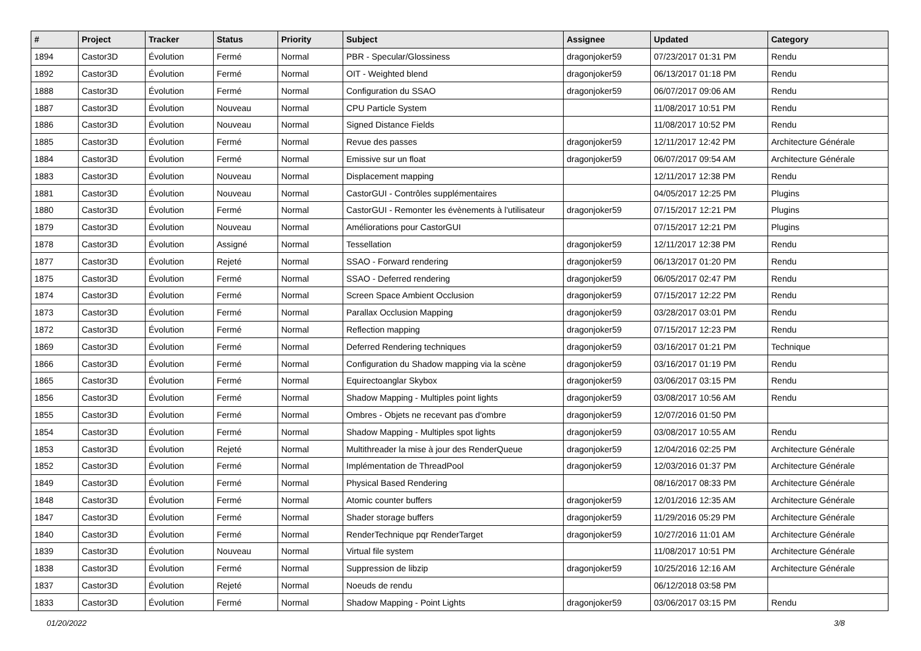| # | Project | Tracker | Status | Priority | Subject | Assignee | Updated | Category |
| --- | --- | --- | --- | --- | --- | --- | --- | --- |
| 1894 | Castor3D | Évolution | Fermé | Normal | PBR - Specular/Glossiness | dragonjoker59 | 07/23/2017 01:31 PM | Rendu |
| 1892 | Castor3D | Évolution | Fermé | Normal | OIT - Weighted blend | dragonjoker59 | 06/13/2017 01:18 PM | Rendu |
| 1888 | Castor3D | Évolution | Fermé | Normal | Configuration du SSAO | dragonjoker59 | 06/07/2017 09:06 AM | Rendu |
| 1887 | Castor3D | Évolution | Nouveau | Normal | CPU Particle System | | 11/08/2017 10:51 PM | Rendu |
| 1886 | Castor3D | Évolution | Nouveau | Normal | Signed Distance Fields | | 11/08/2017 10:52 PM | Rendu |
| 1885 | Castor3D | Évolution | Fermé | Normal | Revue des passes | dragonjoker59 | 12/11/2017 12:42 PM | Architecture Générale |
| 1884 | Castor3D | Évolution | Fermé | Normal | Emissive sur un float | dragonjoker59 | 06/07/2017 09:54 AM | Architecture Générale |
| 1883 | Castor3D | Évolution | Nouveau | Normal | Displacement mapping | | 12/11/2017 12:38 PM | Rendu |
| 1881 | Castor3D | Évolution | Nouveau | Normal | CastorGUI - Contrôles supplémentaires | | 04/05/2017 12:25 PM | Plugins |
| 1880 | Castor3D | Évolution | Fermé | Normal | CastorGUI - Remonter les évènements à l'utilisateur | dragonjoker59 | 07/15/2017 12:21 PM | Plugins |
| 1879 | Castor3D | Évolution | Nouveau | Normal | Améliorations pour CastorGUI | | 07/15/2017 12:21 PM | Plugins |
| 1878 | Castor3D | Évolution | Assigné | Normal | Tessellation | dragonjoker59 | 12/11/2017 12:38 PM | Rendu |
| 1877 | Castor3D | Évolution | Rejeté | Normal | SSAO - Forward rendering | dragonjoker59 | 06/13/2017 01:20 PM | Rendu |
| 1875 | Castor3D | Évolution | Fermé | Normal | SSAO - Deferred rendering | dragonjoker59 | 06/05/2017 02:47 PM | Rendu |
| 1874 | Castor3D | Évolution | Fermé | Normal | Screen Space Ambient Occlusion | dragonjoker59 | 07/15/2017 12:22 PM | Rendu |
| 1873 | Castor3D | Évolution | Fermé | Normal | Parallax Occlusion Mapping | dragonjoker59 | 03/28/2017 03:01 PM | Rendu |
| 1872 | Castor3D | Évolution | Fermé | Normal | Reflection mapping | dragonjoker59 | 07/15/2017 12:23 PM | Rendu |
| 1869 | Castor3D | Évolution | Fermé | Normal | Deferred Rendering techniques | dragonjoker59 | 03/16/2017 01:21 PM | Technique |
| 1866 | Castor3D | Évolution | Fermé | Normal | Configuration du Shadow mapping via la scène | dragonjoker59 | 03/16/2017 01:19 PM | Rendu |
| 1865 | Castor3D | Évolution | Fermé | Normal | Equirectoanglar Skybox | dragonjoker59 | 03/06/2017 03:15 PM | Rendu |
| 1856 | Castor3D | Évolution | Fermé | Normal | Shadow Mapping - Multiples point lights | dragonjoker59 | 03/08/2017 10:56 AM | Rendu |
| 1855 | Castor3D | Évolution | Fermé | Normal | Ombres - Objets ne recevant pas d'ombre | dragonjoker59 | 12/07/2016 01:50 PM | |
| 1854 | Castor3D | Évolution | Fermé | Normal | Shadow Mapping - Multiples spot lights | dragonjoker59 | 03/08/2017 10:55 AM | Rendu |
| 1853 | Castor3D | Évolution | Rejeté | Normal | Multithreader la mise à jour des RenderQueue | dragonjoker59 | 12/04/2016 02:25 PM | Architecture Générale |
| 1852 | Castor3D | Évolution | Fermé | Normal | Implémentation de ThreadPool | dragonjoker59 | 12/03/2016 01:37 PM | Architecture Générale |
| 1849 | Castor3D | Évolution | Fermé | Normal | Physical Based Rendering | | 08/16/2017 08:33 PM | Architecture Générale |
| 1848 | Castor3D | Évolution | Fermé | Normal | Atomic counter buffers | dragonjoker59 | 12/01/2016 12:35 AM | Architecture Générale |
| 1847 | Castor3D | Évolution | Fermé | Normal | Shader storage buffers | dragonjoker59 | 11/29/2016 05:29 PM | Architecture Générale |
| 1840 | Castor3D | Évolution | Fermé | Normal | RenderTechnique pqr RenderTarget | dragonjoker59 | 10/27/2016 11:01 AM | Architecture Générale |
| 1839 | Castor3D | Évolution | Nouveau | Normal | Virtual file system | | 11/08/2017 10:51 PM | Architecture Générale |
| 1838 | Castor3D | Évolution | Fermé | Normal | Suppression de libzip | dragonjoker59 | 10/25/2016 12:16 AM | Architecture Générale |
| 1837 | Castor3D | Évolution | Rejeté | Normal | Noeuds de rendu | | 06/12/2018 03:58 PM | |
| 1833 | Castor3D | Évolution | Fermé | Normal | Shadow Mapping - Point Lights | dragonjoker59 | 03/06/2017 03:15 PM | Rendu |
01/20/2022 3/8